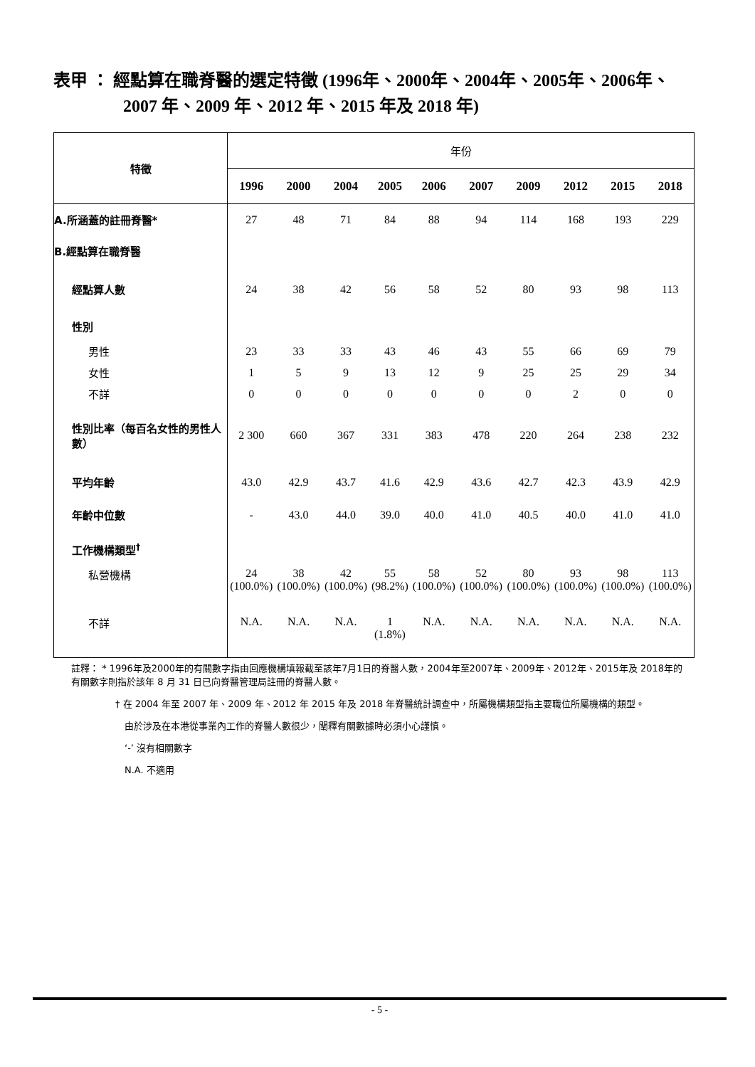表甲 ： 經點算在職脊醫的選定特徵 (1996年、2000年、2004年、2005年、2006年、
2007 年、2009 年、2012 年、2015 年及 2018 年)
| 特徵 | 年份 | | | | | | | | | |
| --- | --- | --- | --- | --- | --- | --- | --- | --- | --- | --- |
| | 1996 | 2000 | 2004 | 2005 | 2006 | 2007 | 2009 | 2012 | 2015 | 2018 |
| A.所涵蓋的註冊脊醫* | 27 | 48 | 71 | 84 | 88 | 94 | 114 | 168 | 193 | 229 |
| B.經點算在職脊醫 | | | | | | | | | | |
| 經點算人數 | 24 | 38 | 42 | 56 | 58 | 52 | 80 | 93 | 98 | 113 |
| 性別 | | | | | | | | | | |
| 男性 | 23 | 33 | 33 | 43 | 46 | 43 | 55 | 66 | 69 | 79 |
| 女性 | 1 | 5 | 9 | 13 | 12 | 9 | 25 | 25 | 29 | 34 |
| 不詳 | 0 | 0 | 0 | 0 | 0 | 0 | 0 | 2 | 0 | 0 |
| 性別比率（每百名女性的男性人數） | 2 300 | 660 | 367 | 331 | 383 | 478 | 220 | 264 | 238 | 232 |
| 平均年齡 | 43.0 | 42.9 | 43.7 | 41.6 | 42.9 | 43.6 | 42.7 | 42.3 | 43.9 | 42.9 |
| 年齡中位數 | - | 43.0 | 44.0 | 39.0 | 40.0 | 41.0 | 40.5 | 40.0 | 41.0 | 41.0 |
| 工作機構類型<sup>†</sup> | | | | | | | | | | |
| 私營機構 | 24 (100.0%) | 38 (100.0%) | 42 (100.0%) | 55 (98.2%) | 58 (100.0%) | 52 (100.0%) | 80 (100.0%) | 93 (100.0%) | 98 (100.0%) | 113 (100.0%) |
| 不詳 | N.A. | N.A. | N.A. | 1 (1.8%) | N.A. | N.A. | N.A. | N.A. | N.A. | N.A. |
註釋： * 1996年及2000年的有關數字指由回應機構填報截至該年7月1日的脊醫人數，2004年至2007年、2009年、2012年、2015年及 2018年的有關數字則指於該年 8 月 31 日已向脊醫管理局註冊的脊醫人數。
† 在 2004 年至 2007 年、2009 年、2012 年 2015 年及 2018 年脊醫統計調查中，所屬機構類型指主要職位所屬機構的類型。
由於涉及在本港從事業內工作的脊醫人數很少，闡釋有關數據時必須小心謹慎。
‘-’ 沒有相關數字
N.A. 不適用
- 5 -